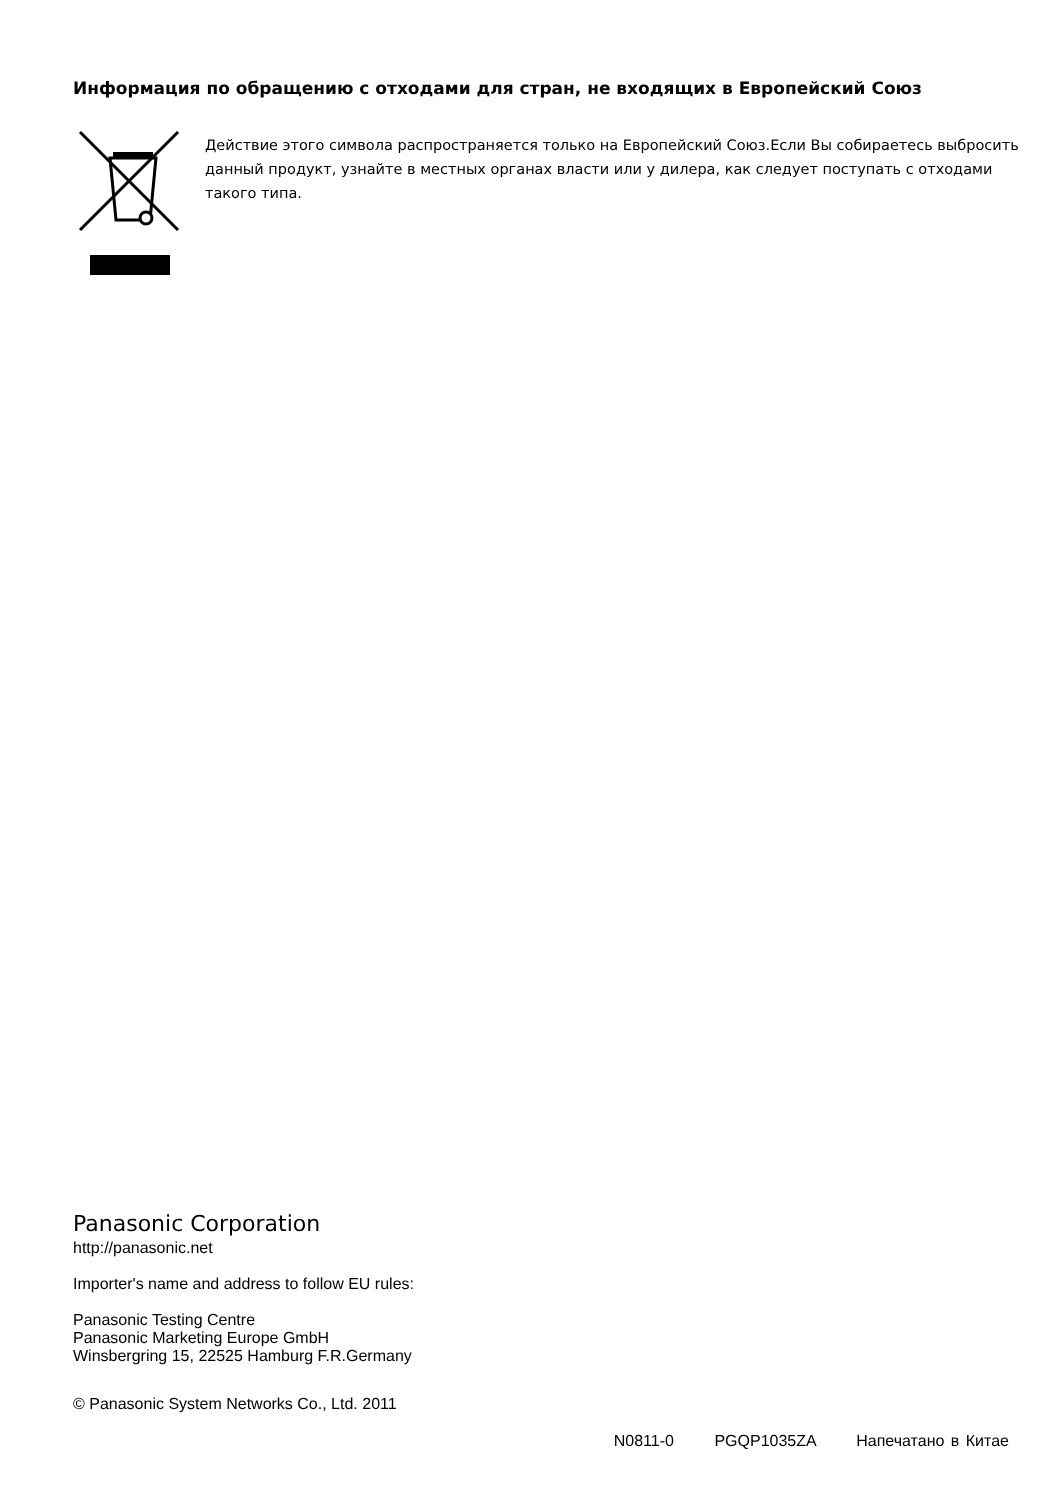Информация по обращению с отходами для стран, не входящих в Европейский Союз
Действие этого символа распространяется только на Европейский Союз.Если Вы собираетесь выбросить данный продукт, узнайте в местных органах власти или у дилера, как следует поступать с отходами такого типа.
Panasonic Corporation
http://panasonic.net
Importer's name and address to follow EU rules:
Panasonic Testing Centre
Panasonic Marketing Europe GmbH
Winsbergring 15, 22525 Hamburg F.R.Germany
© Panasonic System Networks Co., Ltd. 2011
N0811-0 PGQP1035ZA Напечатано в Китае